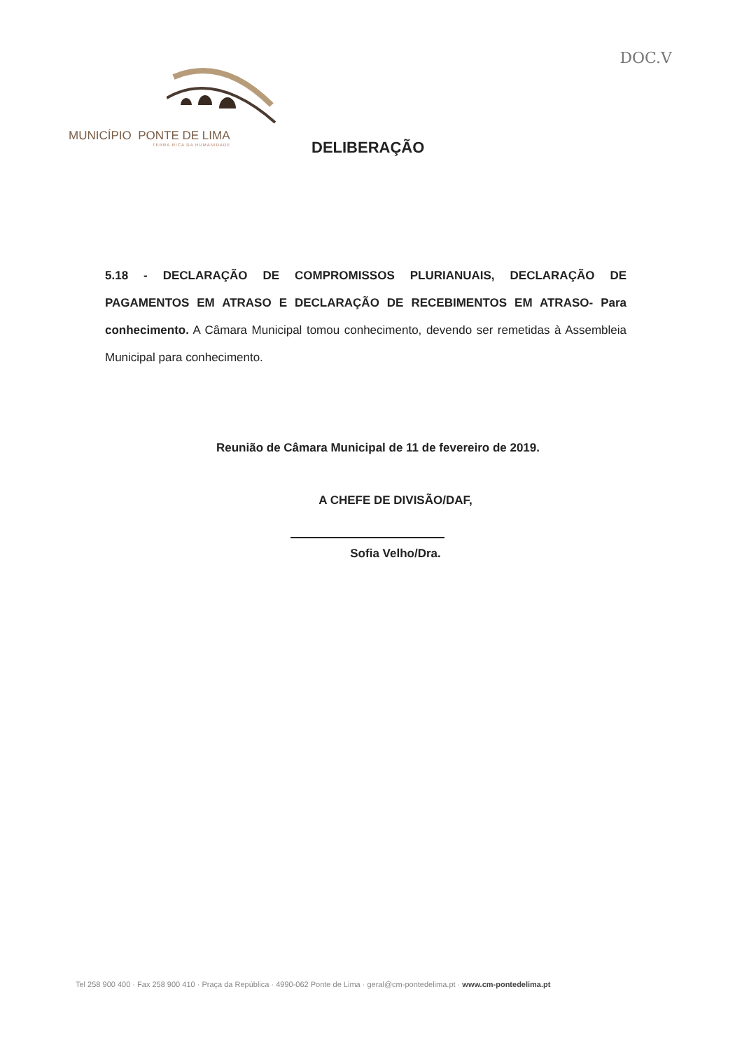DOC.V
MUNICÍPIO PONTE DE LIMA
TERRA RICA DA HUMANIDADE
DELIBERAÇÃO
5.18 - DECLARAÇÃO DE COMPROMISSOS PLURIANUAIS, DECLARAÇÃO DE PAGAMENTOS EM ATRASO E DECLARAÇÃO DE RECEBIMENTOS EM ATRASO- Para conhecimento. A Câmara Municipal tomou conhecimento, devendo ser remetidas à Assembleia Municipal para conhecimento.
Reunião de Câmara Municipal de 11 de fevereiro de 2019.
A CHEFE DE DIVISÃO/DAF,
Sofia Velho/Dra.
Tel 258 900 400 · Fax 258 900 410 · Praça da República · 4990-062 Ponte de Lima · geral@cm-pontedelima.pt · www.cm-pontedelima.pt